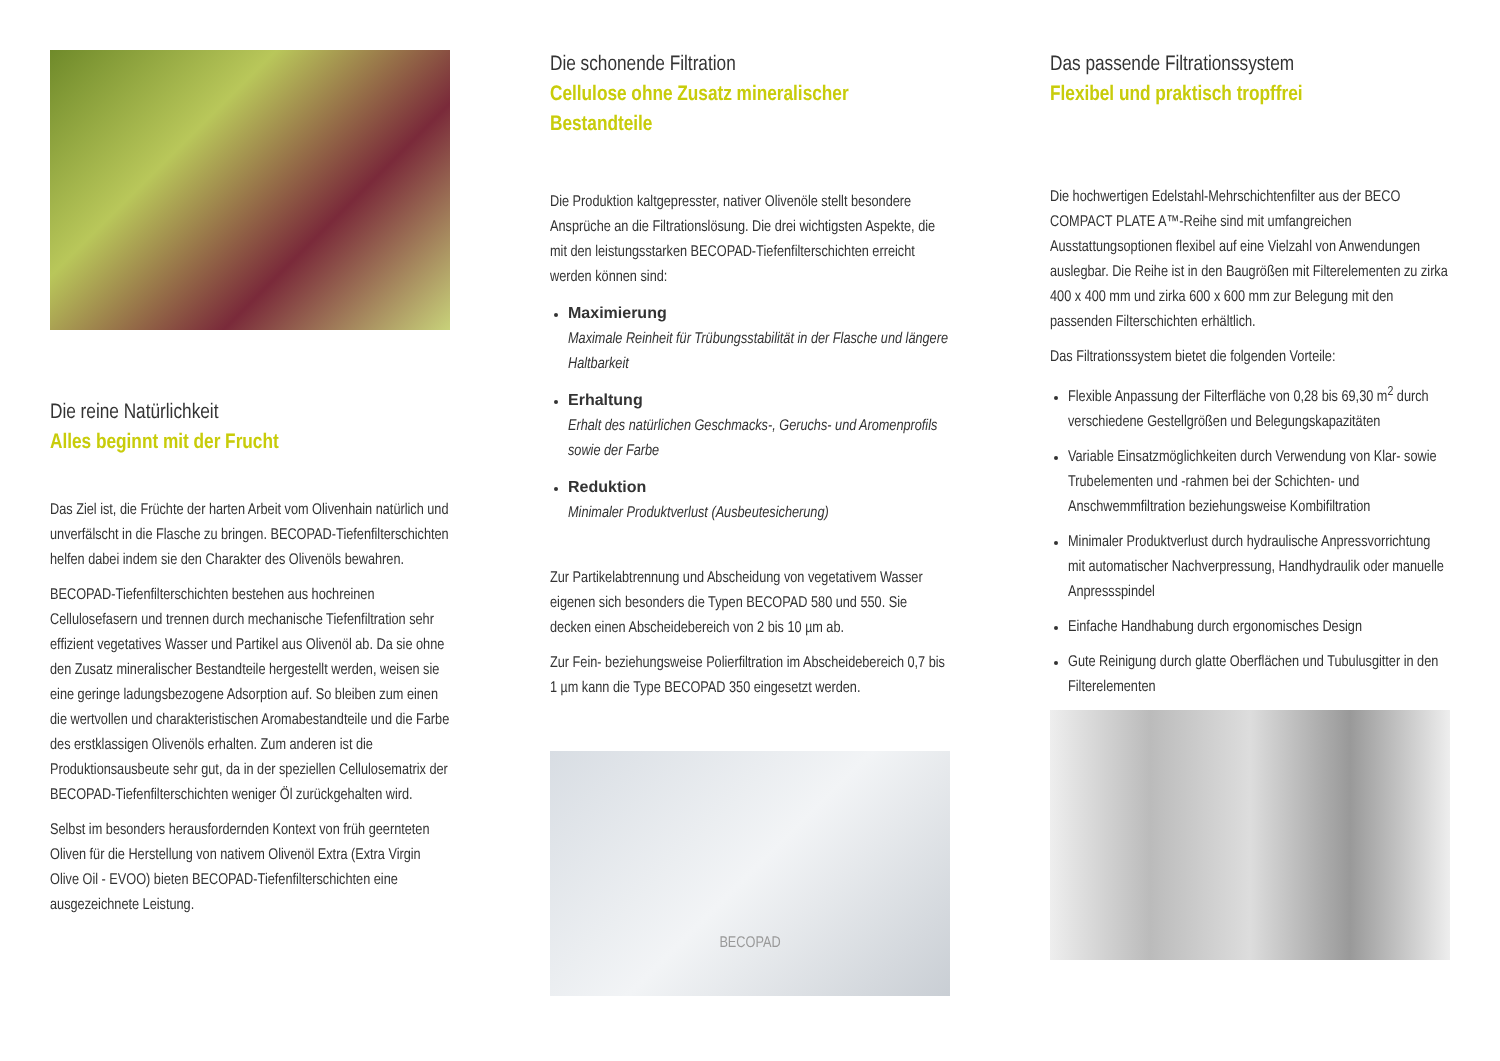Die reine Natürlichkeit
Alles beginnt mit der Frucht
Das Ziel ist, die Früchte der harten Arbeit vom Olivenhain natürlich und unverfälscht in die Flasche zu bringen. BECOPAD-Tiefenfilterschichten helfen dabei indem sie den Charakter des Olivenöls bewahren.
BECOPAD-Tiefenfilterschichten bestehen aus hochreinen Cellulosefasern und trennen durch mechanische Tiefenfiltration sehr effizient vegetatives Wasser und Partikel aus Olivenöl ab. Da sie ohne den Zusatz mineralischer Bestandteile hergestellt werden, weisen sie eine geringe ladungsbezogene Adsorption auf. So bleiben zum einen die wertvollen und charakteristischen Aromabestandteile und die Farbe des erstklassigen Olivenöls erhalten. Zum anderen ist die Produktionsausbeute sehr gut, da in der speziellen Cellulosematrix der BECOPAD-Tiefenfilterschichten weniger Öl zurückgehalten wird.
Selbst im besonders herausfordernden Kontext von früh geernteten Oliven für die Herstellung von nativem Olivenöl Extra (Extra Virgin Olive Oil - EVOO) bieten BECOPAD-Tiefenfilterschichten eine ausgezeichnete Leistung.
Die schonende Filtration
Cellulose ohne Zusatz mineralischer Bestandteile
Die Produktion kaltgepresster, nativer Olivenöle stellt besondere Ansprüche an die Filtrationslösung. Die drei wichtigsten Aspekte, die mit den leistungsstarken BECOPAD-Tiefenfilterschichten erreicht werden können sind:
Maximierung
Maximale Reinheit für Trübungsstabilität in der Flasche und längere Haltbarkeit
Erhaltung
Erhalt des natürlichen Geschmacks-, Geruchs- und Aromenprofils sowie der Farbe
Reduktion
Minimaler Produktverlust (Ausbeutesicherung)
Zur Partikelabtrennung und Abscheidung von vegetativem Wasser eigenen sich besonders die Typen BECOPAD 580 und 550. Sie decken einen Abscheidebereich von 2 bis 10 µm ab.
Zur Fein- beziehungsweise Polierfiltration im Abscheidebereich 0,7 bis 1 µm kann die Type BECOPAD 350 eingesetzt werden.
BECOPAD
Das passende Filtrationssystem
Flexibel und praktisch tropffrei
Die hochwertigen Edelstahl-Mehrschichtenfilter aus der BECO COMPACT PLATE A™-Reihe sind mit umfangreichen Ausstattungsoptionen flexibel auf eine Vielzahl von Anwendungen auslegbar. Die Reihe ist in den Baugrößen mit Filterelementen zu zirka 400 x 400 mm und zirka 600 x 600 mm zur Belegung mit den passenden Filterschichten erhältlich.
Das Filtrationssystem bietet die folgenden Vorteile:
Flexible Anpassung der Filterfläche von 0,28 bis 69,30 m<sup>2</sup> durch verschiedene Gestellgrößen und Belegungskapazitäten
Variable Einsatzmöglichkeiten durch Verwendung von Klar- sowie Trubelementen und -rahmen bei der Schichten- und Anschwemmfiltration beziehungsweise Kombifiltration
Minimaler Produktverlust durch hydraulische Anpressvorrichtung mit automatischer Nachverpressung, Handhydraulik oder manuelle Anpressspindel
Einfache Handhabung durch ergonomisches Design
Gute Reinigung durch glatte Oberflächen und Tubulusgitter in den Filterelementen